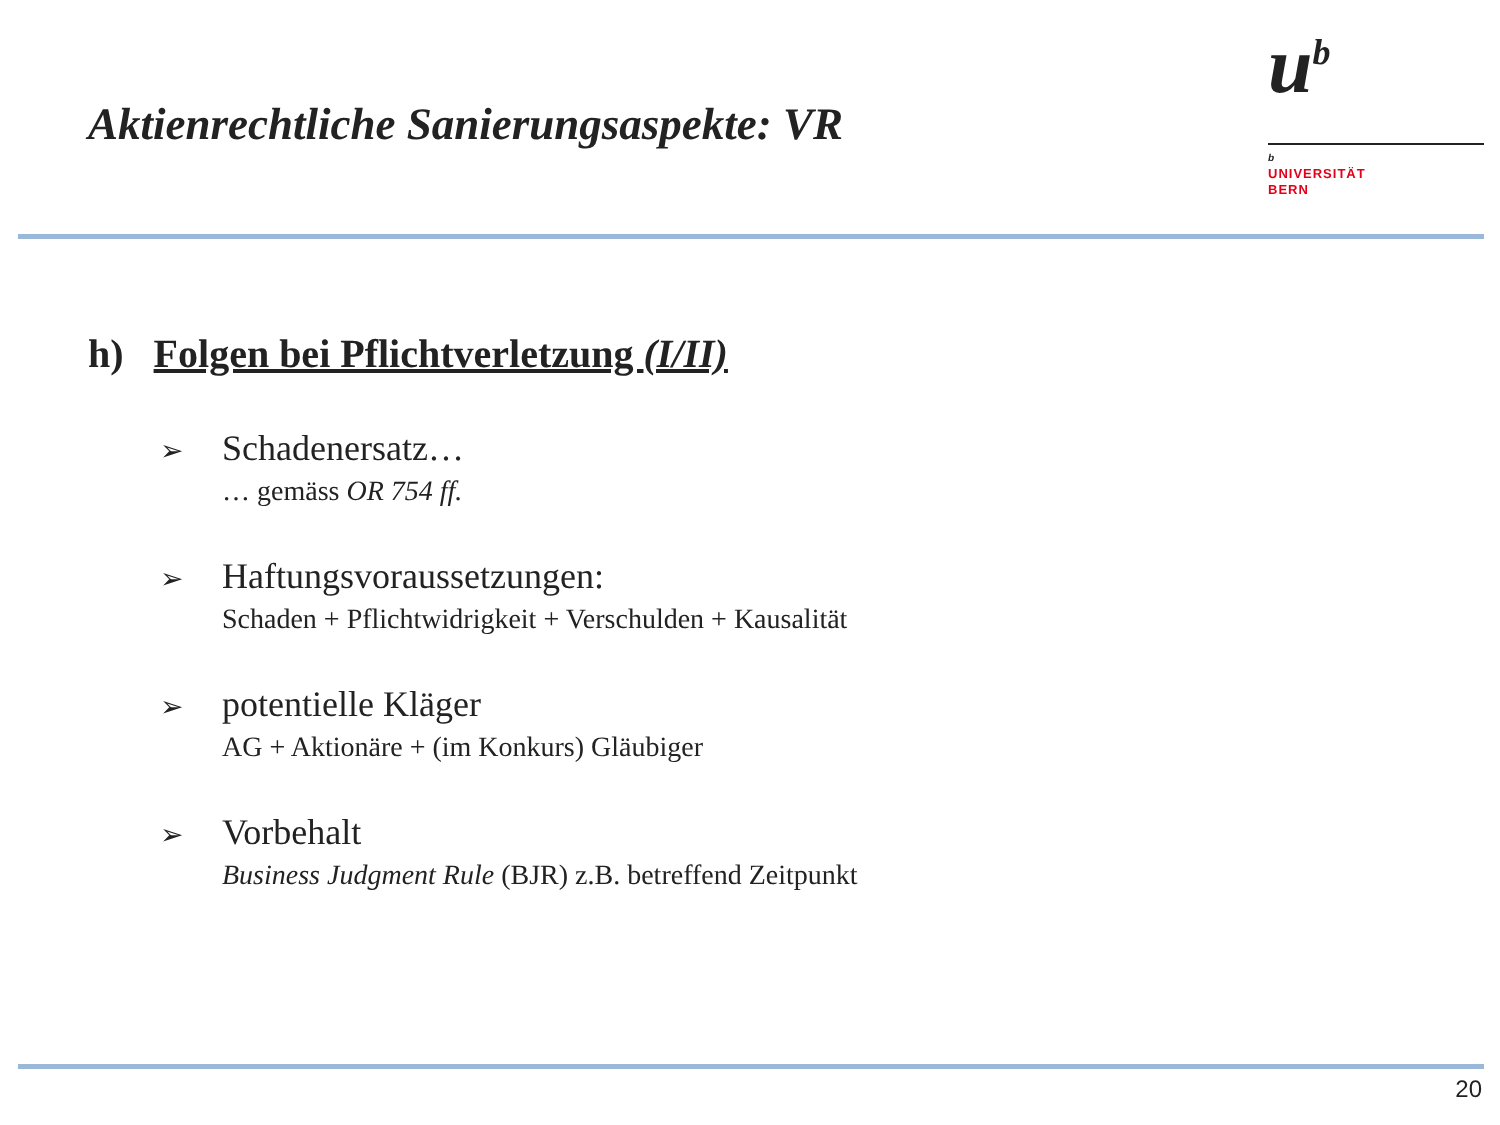Aktienrechtliche Sanierungsaspekte: VR
u<sup>b</sup>
b
UNIVERSITÄT
BERN
h) Folgen bei Pflichtverletzung (I/II)
➢ Schadenersatz…
… gemäss OR 754 ff.
➢ Haftungsvoraussetzungen:
Schaden + Pflichtwidrigkeit + Verschulden + Kausalität
➢ potentielle Kläger
AG + Aktionäre + (im Konkurs) Gläubiger
➢ Vorbehalt
Business Judgment Rule (BJR) z.B. betreffend Zeitpunkt
20